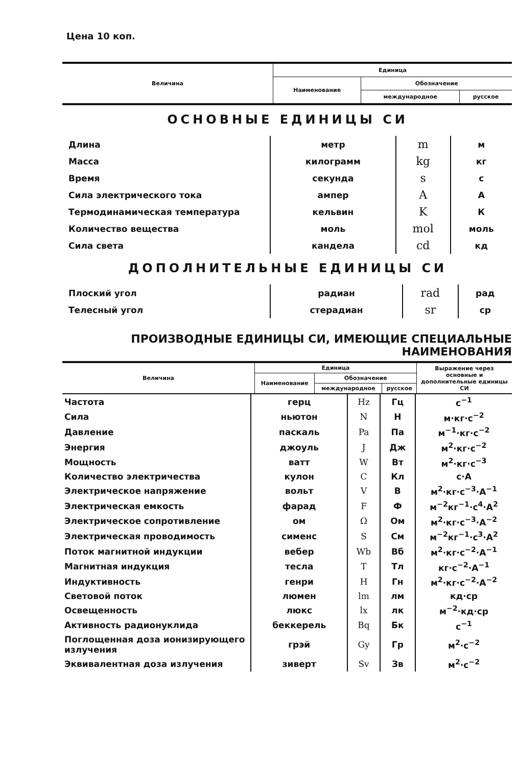Цена 10 коп.
| Величина | Единица | | |
| --- | --- | --- | --- |
| | Наименование | Обозначение | |
| | | международное | русское |
ОСНОВНЫЕ ЕДИНИЦЫ СИ
| Длина | метр | m | м |
| Масса | килограмм | kg | кг |
| Время | секунда | s | с |
| Сила электрического тока | ампер | A | А |
| Термодинамическая температура | кельвин | K | К |
| Количество вещества | моль | mol | моль |
| Сила света | кандела | cd | кд |
ДОПОЛНИТЕЛЬНЫЕ ЕДИНИЦЫ СИ
| Плоский угол | радиан | rad | рад |
| Телесный угол | стерадиан | sr | ср |
ПРОИЗВОДНЫЕ ЕДИНИЦЫ СИ, ИМЕЮЩИЕ СПЕЦИАЛЬНЫЕ НАИМЕНОВАНИЯ
| Величина | Единица | | | Выражение через основные и дополнительные единицы СИ |
| --- | --- | --- | --- | --- |
| | Наименование | Обозначение | | |
| | | международное | русское | |
| Частота | герц | Hz | Гц | с<sup>−1</sup> |
| Сила | ньютон | N | Н | м·кг·с<sup>−2</sup> |
| Давление | паскаль | Pa | Па | м<sup>−1</sup>·кг·с<sup>−2</sup> |
| Энергия | джоуль | J | Дж | м<sup>2</sup>·кг·с<sup>−2</sup> |
| Мощность | ватт | W | Вт | м<sup>2</sup>·кг·с<sup>−3</sup> |
| Количество электричества | кулон | C | Кл | с·А |
| Электрическое напряжение | вольт | V | В | м<sup>2</sup>·кг·с<sup>−3</sup>·А<sup>−1</sup> |
| Электрическая емкость | фарад | F | Ф | м<sup>−2</sup>кг<sup>−1</sup>·с<sup>4</sup>·А<sup>2</sup> |
| Электрическое сопротивление | ом | Ω | Ом | м<sup>2</sup>·кг·с<sup>−3</sup>·А<sup>−2</sup> |
| Электрическая проводимость | сименс | S | См | м<sup>−2</sup>кг<sup>−1</sup>·с<sup>3</sup>·А<sup>2</sup> |
| Поток магнитной индукции | вебер | Wb | Вб | м<sup>2</sup>·кг·с<sup>−2</sup>·А<sup>−1</sup> |
| Магнитная индукция | тесла | T | Тл | кг·с<sup>−2</sup>·А<sup>−1</sup> |
| Индуктивность | генри | H | Гн | м<sup>2</sup>·кг·с<sup>−2</sup>·А<sup>−2</sup> |
| Световой поток | люмен | lm | лм | кд·ср |
| Освещенность | люкс | lx | лк | м<sup>−2</sup>·кд·ср |
| Активность радионуклида | беккерель | Bq | Бк | с<sup>−1</sup> |
| Поглощенная доза ионизирующего излучения | грэй | Gy | Гр | м<sup>2</sup>·с<sup>−2</sup> |
| Эквивалентная доза излучения | зиверт | Sv | Зв | м<sup>2</sup>·с<sup>−2</sup> |